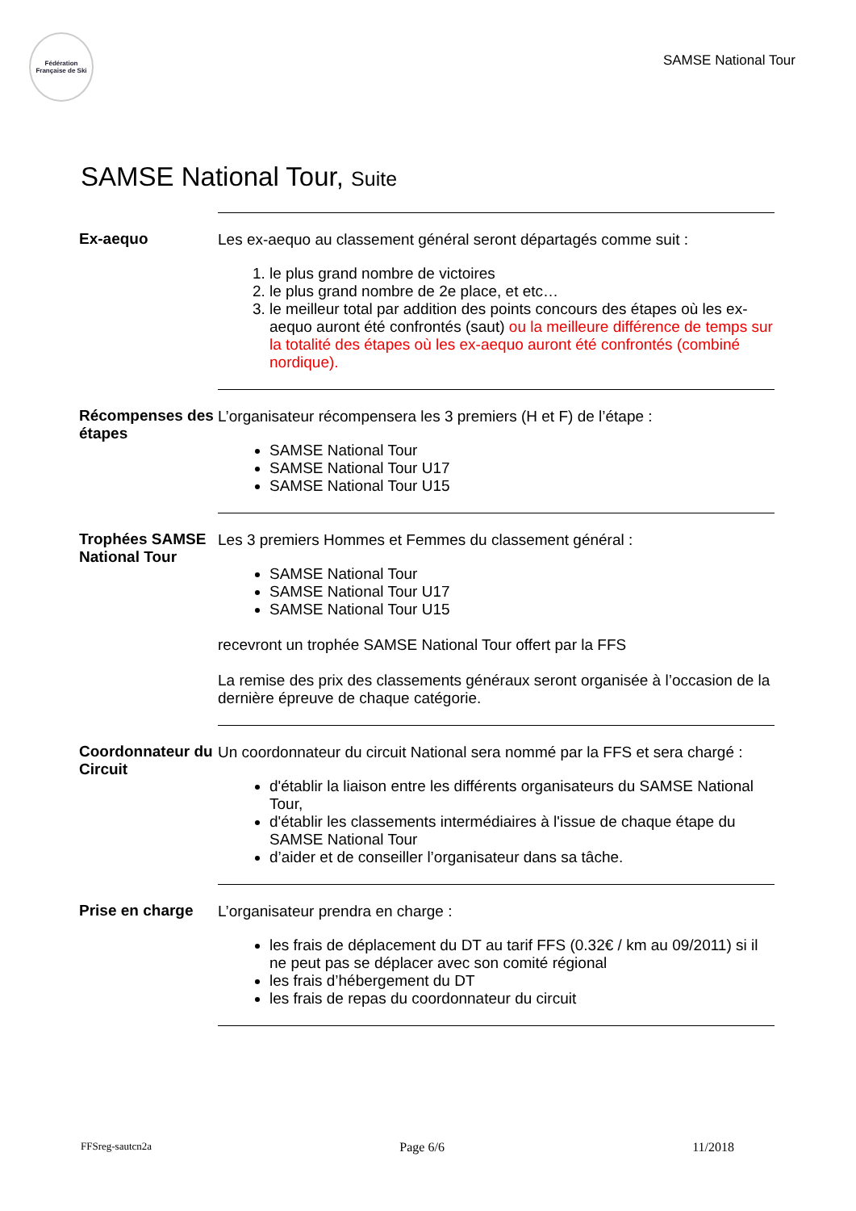Fédération Française de Ski
SAMSE National Tour
SAMSE National Tour, Suite
Ex-aequo Les ex-aequo au classement général seront départagés comme suit :
1. le plus grand nombre de victoires
2. le plus grand nombre de 2e place, et etc…
3. le meilleur total par addition des points concours des étapes où les ex-aequo auront été confrontés (saut) ou la meilleure différence de temps sur la totalité des étapes où les ex-aequo auront été confrontés (combiné nordique).
Récompenses des étapes
L’organisateur récompensera les 3 premiers (H et F) de l’étape :
SAMSE National Tour
SAMSE National Tour U17
SAMSE National Tour U15
Trophées SAMSE National Tour
Les 3 premiers Hommes et Femmes du classement général :
SAMSE National Tour
SAMSE National Tour U17
SAMSE National Tour U15
recevront un trophée SAMSE National Tour offert par la FFS
La remise des prix des classements généraux seront organisée à l’occasion de la dernière épreuve de chaque catégorie.
Coordonnateur du Circuit
Un coordonnateur du circuit National sera nommé par la FFS et sera chargé :
d'établir la liaison entre les différents organisateurs du SAMSE National Tour,
d'établir les classements intermédiaires à l'issue de chaque étape du SAMSE National Tour
d’aider et de conseiller l’organisateur dans sa tâche.
Prise en charge L’organisateur prendra en charge :
les frais de déplacement du DT au tarif FFS (0.32€ / km au 09/2011) si il ne peut pas se déplacer avec son comité régional
les frais d’hébergement du DT
les frais de repas du coordonnateur du circuit
FFSreg-sautcn2a Page 6/6 11/2018